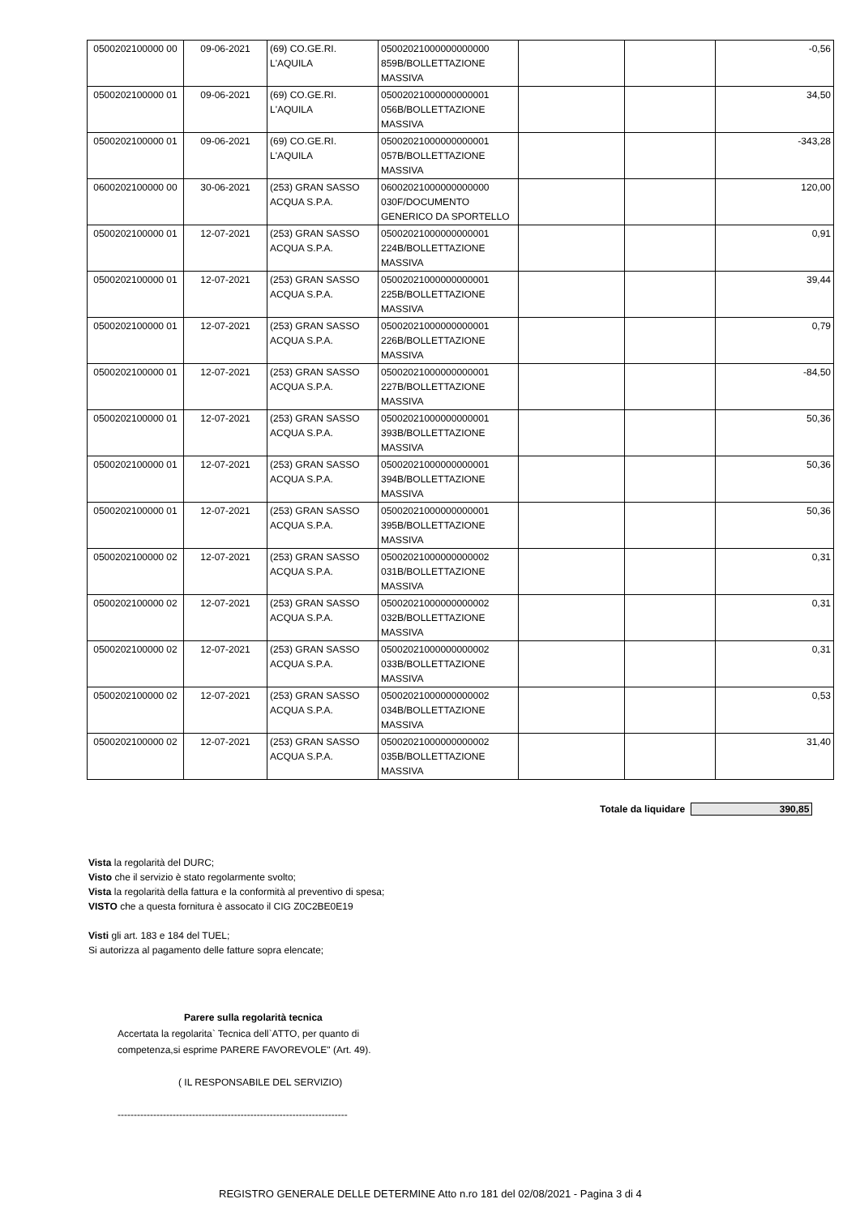| 0500202100000 00 | 09-06-2021 | (69) CO.GE.RI. L'AQUILA | 05002021000000000000 859B/BOLLETTAZIONE MASSIVA | | | -0,56 |
| 0500202100000 01 | 09-06-2021 | (69) CO.GE.RI. L'AQUILA | 05002021000000000001 056B/BOLLETTAZIONE MASSIVA | | | 34,50 |
| 0500202100000 01 | 09-06-2021 | (69) CO.GE.RI. L'AQUILA | 05002021000000000001 057B/BOLLETTAZIONE MASSIVA | | | -343,28 |
| 0600202100000 00 | 30-06-2021 | (253) GRAN SASSO ACQUA S.P.A. | 06002021000000000000 030F/DOCUMENTO GENERICO DA SPORTELLO | | | 120,00 |
| 0500202100000 01 | 12-07-2021 | (253) GRAN SASSO ACQUA S.P.A. | 05002021000000000001 224B/BOLLETTAZIONE MASSIVA | | | 0,91 |
| 0500202100000 01 | 12-07-2021 | (253) GRAN SASSO ACQUA S.P.A. | 05002021000000000001 225B/BOLLETTAZIONE MASSIVA | | | 39,44 |
| 0500202100000 01 | 12-07-2021 | (253) GRAN SASSO ACQUA S.P.A. | 05002021000000000001 226B/BOLLETTAZIONE MASSIVA | | | 0,79 |
| 0500202100000 01 | 12-07-2021 | (253) GRAN SASSO ACQUA S.P.A. | 05002021000000000001 227B/BOLLETTAZIONE MASSIVA | | | -84,50 |
| 0500202100000 01 | 12-07-2021 | (253) GRAN SASSO ACQUA S.P.A. | 05002021000000000001 393B/BOLLETTAZIONE MASSIVA | | | 50,36 |
| 0500202100000 01 | 12-07-2021 | (253) GRAN SASSO ACQUA S.P.A. | 05002021000000000001 394B/BOLLETTAZIONE MASSIVA | | | 50,36 |
| 0500202100000 01 | 12-07-2021 | (253) GRAN SASSO ACQUA S.P.A. | 05002021000000000001 395B/BOLLETTAZIONE MASSIVA | | | 50,36 |
| 0500202100000 02 | 12-07-2021 | (253) GRAN SASSO ACQUA S.P.A. | 05002021000000000002 031B/BOLLETTAZIONE MASSIVA | | | 0,31 |
| 0500202100000 02 | 12-07-2021 | (253) GRAN SASSO ACQUA S.P.A. | 05002021000000000002 032B/BOLLETTAZIONE MASSIVA | | | 0,31 |
| 0500202100000 02 | 12-07-2021 | (253) GRAN SASSO ACQUA S.P.A. | 05002021000000000002 033B/BOLLETTAZIONE MASSIVA | | | 0,31 |
| 0500202100000 02 | 12-07-2021 | (253) GRAN SASSO ACQUA S.P.A. | 05002021000000000002 034B/BOLLETTAZIONE MASSIVA | | | 0,53 |
| 0500202100000 02 | 12-07-2021 | (253) GRAN SASSO ACQUA S.P.A. | 05002021000000000002 035B/BOLLETTAZIONE MASSIVA | | | 31,40 |
Totale da liquidare 390,85
Vista la regolarità del DURC;
Visto che il servizio è stato regolarmente svolto;
Vista la regolarità della fattura e la conformità al preventivo di spesa;
VISTO che a questa fornitura è assocato il CIG Z0C2BE0E19
Visti gli art. 183 e 184 del TUEL;
Si autorizza al pagamento delle fatture sopra elencate;
Parere sulla regolarità tecnica
Accertata la regolarita` Tecnica dell`ATTO, per quanto di
competenza,si esprime PARERE FAVOREVOLE" (Art. 49).
( IL RESPONSABILE DEL SERVIZIO)
-----------------------------------------------------------------------
REGISTRO GENERALE DELLE DETERMINE Atto n.ro 181 del 02/08/2021 - Pagina 3 di 4